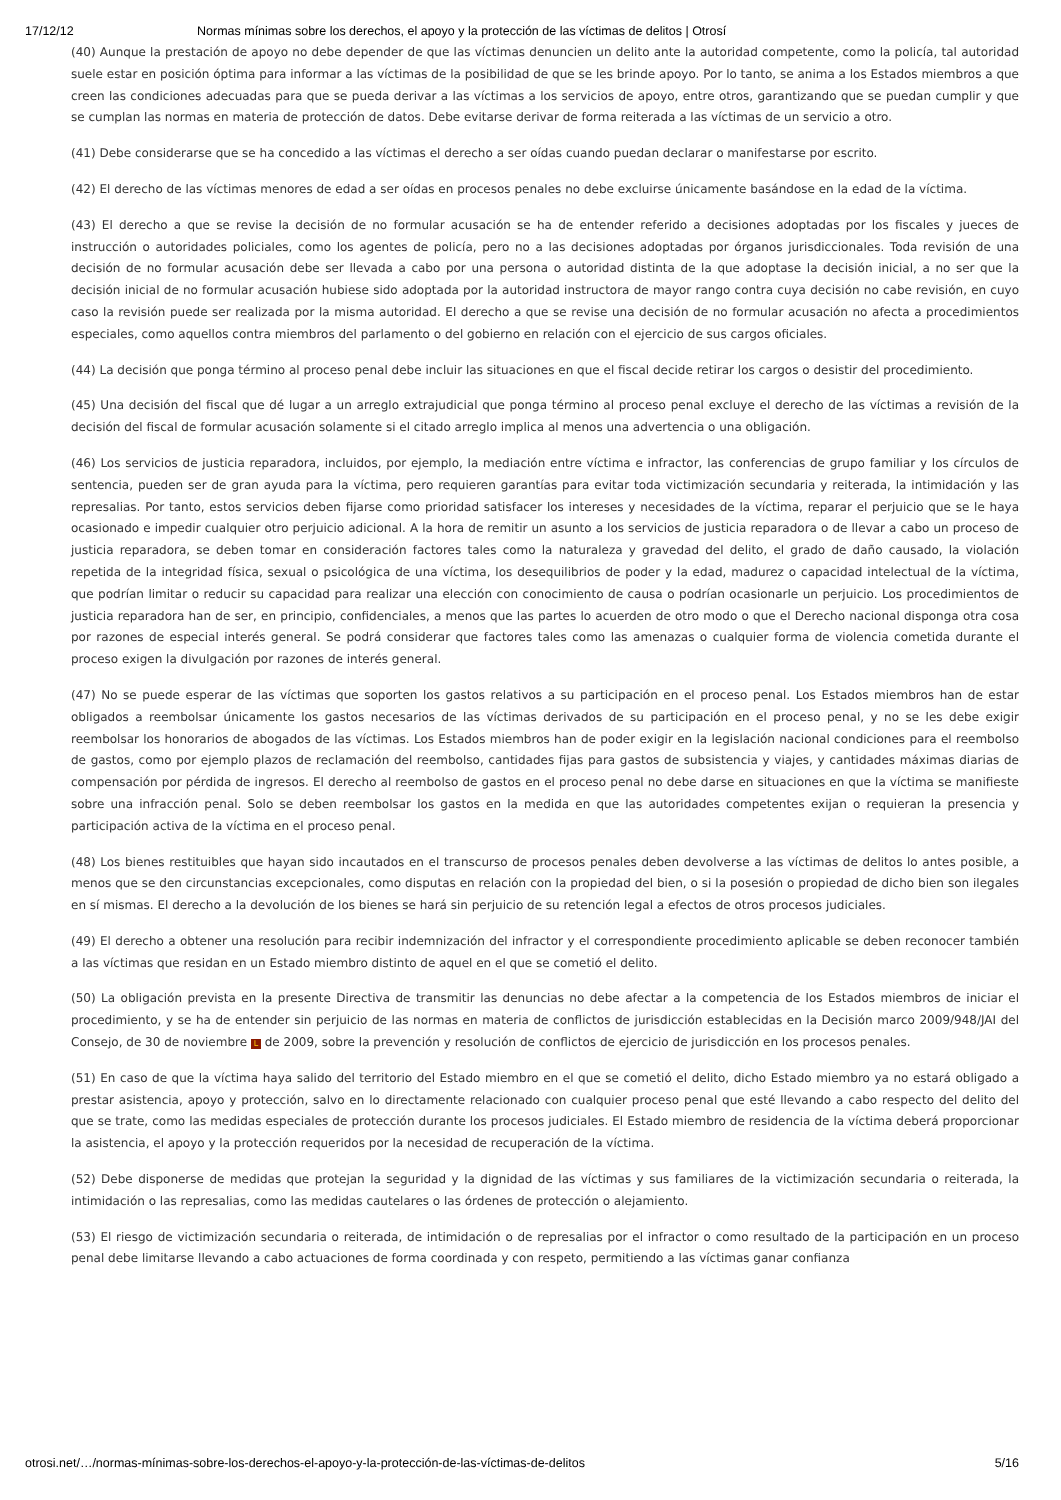17/12/12 Normas mínimas sobre los derechos, el apoyo y la protección de las víctimas de delitos | Otrosí
(40) Aunque la prestación de apoyo no debe depender de que las víctimas denuncien un delito ante la autoridad competente, como la policía, tal autoridad suele estar en posición óptima para informar a las víctimas de la posibilidad de que se les brinde apoyo. Por lo tanto, se anima a los Estados miembros a que creen las condiciones adecuadas para que se pueda derivar a las víctimas a los servicios de apoyo, entre otros, garantizando que se puedan cumplir y que se cumplan las normas en materia de protección de datos. Debe evitarse derivar de forma reiterada a las víctimas de un servicio a otro.
(41) Debe considerarse que se ha concedido a las víctimas el derecho a ser oídas cuando puedan declarar o manifestarse por escrito.
(42) El derecho de las víctimas menores de edad a ser oídas en procesos penales no debe excluirse únicamente basándose en la edad de la víctima.
(43) El derecho a que se revise la decisión de no formular acusación se ha de entender referido a decisiones adoptadas por los fiscales y jueces de instrucción o autoridades policiales, como los agentes de policía, pero no a las decisiones adoptadas por órganos jurisdiccionales. Toda revisión de una decisión de no formular acusación debe ser llevada a cabo por una persona o autoridad distinta de la que adoptase la decisión inicial, a no ser que la decisión inicial de no formular acusación hubiese sido adoptada por la autoridad instructora de mayor rango contra cuya decisión no cabe revisión, en cuyo caso la revisión puede ser realizada por la misma autoridad. El derecho a que se revise una decisión de no formular acusación no afecta a procedimientos especiales, como aquellos contra miembros del parlamento o del gobierno en relación con el ejercicio de sus cargos oficiales.
(44) La decisión que ponga término al proceso penal debe incluir las situaciones en que el fiscal decide retirar los cargos o desistir del procedimiento.
(45) Una decisión del fiscal que dé lugar a un arreglo extrajudicial que ponga término al proceso penal excluye el derecho de las víctimas a revisión de la decisión del fiscal de formular acusación solamente si el citado arreglo implica al menos una advertencia o una obligación.
(46) Los servicios de justicia reparadora, incluidos, por ejemplo, la mediación entre víctima e infractor, las conferencias de grupo familiar y los círculos de sentencia, pueden ser de gran ayuda para la víctima, pero requieren garantías para evitar toda victimización secundaria y reiterada, la intimidación y las represalias. Por tanto, estos servicios deben fijarse como prioridad satisfacer los intereses y necesidades de la víctima, reparar el perjuicio que se le haya ocasionado e impedir cualquier otro perjuicio adicional. A la hora de remitir un asunto a los servicios de justicia reparadora o de llevar a cabo un proceso de justicia reparadora, se deben tomar en consideración factores tales como la naturaleza y gravedad del delito, el grado de daño causado, la violación repetida de la integridad física, sexual o psicológica de una víctima, los desequilibrios de poder y la edad, madurez o capacidad intelectual de la víctima, que podrían limitar o reducir su capacidad para realizar una elección con conocimiento de causa o podrían ocasionarle un perjuicio. Los procedimientos de justicia reparadora han de ser, en principio, confidenciales, a menos que las partes lo acuerden de otro modo o que el Derecho nacional disponga otra cosa por razones de especial interés general. Se podrá considerar que factores tales como las amenazas o cualquier forma de violencia cometida durante el proceso exigen la divulgación por razones de interés general.
(47) No se puede esperar de las víctimas que soporten los gastos relativos a su participación en el proceso penal. Los Estados miembros han de estar obligados a reembolsar únicamente los gastos necesarios de las víctimas derivados de su participación en el proceso penal, y no se les debe exigir reembolsar los honorarios de abogados de las víctimas. Los Estados miembros han de poder exigir en la legislación nacional condiciones para el reembolso de gastos, como por ejemplo plazos de reclamación del reembolso, cantidades fijas para gastos de subsistencia y viajes, y cantidades máximas diarias de compensación por pérdida de ingresos. El derecho al reembolso de gastos en el proceso penal no debe darse en situaciones en que la víctima se manifieste sobre una infracción penal. Solo se deben reembolsar los gastos en la medida en que las autoridades competentes exijan o requieran la presencia y participación activa de la víctima en el proceso penal.
(48) Los bienes restituibles que hayan sido incautados en el transcurso de procesos penales deben devolverse a las víctimas de delitos lo antes posible, a menos que se den circunstancias excepcionales, como disputas en relación con la propiedad del bien, o si la posesión o propiedad de dicho bien son ilegales en sí mismas. El derecho a la devolución de los bienes se hará sin perjuicio de su retención legal a efectos de otros procesos judiciales.
(49) El derecho a obtener una resolución para recibir indemnización del infractor y el correspondiente procedimiento aplicable se deben reconocer también a las víctimas que residan en un Estado miembro distinto de aquel en el que se cometió el delito.
(50) La obligación prevista en la presente Directiva de transmitir las denuncias no debe afectar a la competencia de los Estados miembros de iniciar el procedimiento, y se ha de entender sin perjuicio de las normas en materia de conflictos de jurisdicción establecidas en la Decisión marco 2009/948/JAI del Consejo, de 30 de noviembre L de 2009, sobre la prevención y resolución de conflictos de ejercicio de jurisdicción en los procesos penales.
(51) En caso de que la víctima haya salido del territorio del Estado miembro en el que se cometió el delito, dicho Estado miembro ya no estará obligado a prestar asistencia, apoyo y protección, salvo en lo directamente relacionado con cualquier proceso penal que esté llevando a cabo respecto del delito del que se trate, como las medidas especiales de protección durante los procesos judiciales. El Estado miembro de residencia de la víctima deberá proporcionar la asistencia, el apoyo y la protección requeridos por la necesidad de recuperación de la víctima.
(52) Debe disponerse de medidas que protejan la seguridad y la dignidad de las víctimas y sus familiares de la victimización secundaria o reiterada, la intimidación o las represalias, como las medidas cautelares o las órdenes de protección o alejamiento.
(53) El riesgo de victimización secundaria o reiterada, de intimidación o de represalias por el infractor o como resultado de la participación en un proceso penal debe limitarse llevando a cabo actuaciones de forma coordinada y con respeto, permitiendo a las víctimas ganar confianza
otrosi.net/…/normas-mínimas-sobre-los-derechos-el-apoyo-y-la-protección-de-las-víctimas-de-delitos 5/16